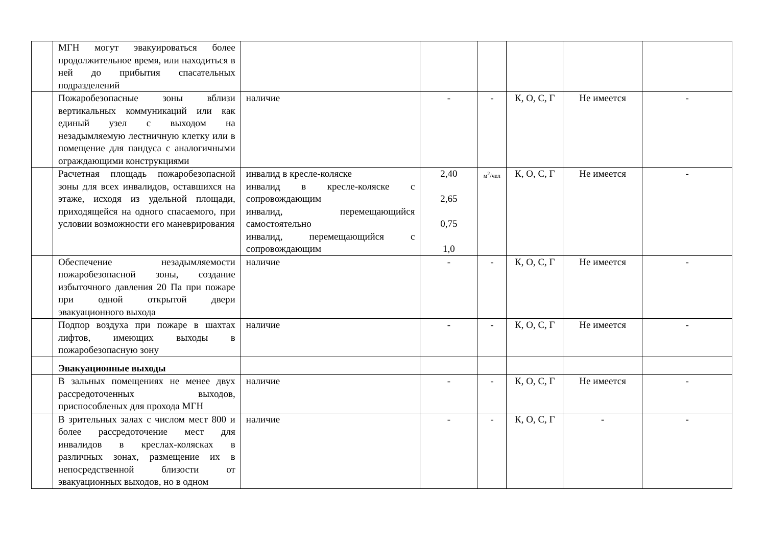| | МГН могут эвакуироваться более продолжительное время, или находиться в ней до прибытия спасательных подразделений | | | | | | |
| | Пожаробезопасные зоны вблизи вертикальных коммуникаций или как единый узел с выходом на незадымляемую лестничную клетку или в помещение для пандуса с аналогичными ограждающими конструкциями | наличие | - | - | К, О, С, Г | Не имеется | - |
| | Расчетная площадь пожаробезопасной зоны для всех инвалидов, оставшихся на этаже, исходя из удельной площади, приходящейся на одного спасаемого, при условии возможности его маневрирования | инвалид в кресле-коляске инвалид в кресле-коляске с сопровождающим инвалид, перемещающийся самостоятельно инвалид, перемещающийся с сопровождающим | 2,40 2,65 0,75 1,0 | м<sup>2</sup>/чел | К, О, С, Г | Не имеется | - |
| | Обеспечение незадымляемости пожаробезопасной зоны, создание избыточного давления 20 Па при пожаре при одной открытой двери эвакуационного выхода | наличие | - | - | К, О, С, Г | Не имеется | - |
| | Подпор воздуха при пожаре в шахтах лифтов, имеющих выходы в пожаробезопасную зону | наличие | - | - | К, О, С, Г | Не имеется | - |
| | Эвакуационные выходы | | | | | | |
| | В зальных помещениях не менее двух рассредоточенных выходов, приспособленых для прохода МГН | наличие | - | - | К, О, С, Г | Не имеется | - |
| | В зрительных залах с числом мест 800 и более рассредоточение мест для инвалидов в креслах-колясках в различных зонах, размещение их в непосредственной близости от эвакуационных выходов, но в одном | наличие | - | - | К, О, С, Г | - | - |